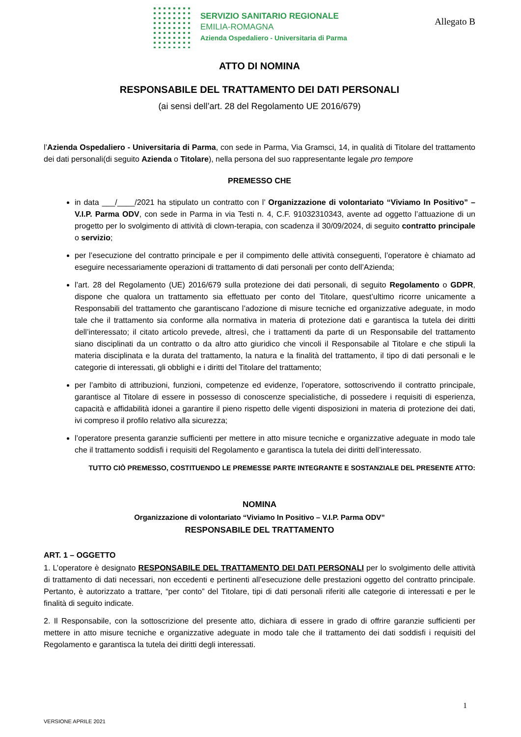SERVIZIO SANITARIO REGIONALE
EMILIA-ROMAGNA
Azienda Ospedaliero - Universitaria di Parma
Allegato B
ATTO DI NOMINA
RESPONSABILE DEL TRATTAMENTO DEI DATI PERSONALI
(ai sensi dell’art. 28 del Regolamento UE 2016/679)
l’Azienda Ospedaliero - Universitaria di Parma, con sede in Parma, Via Gramsci, 14, in qualità di Titolare del trattamento dei dati personali(di seguito Azienda o Titolare), nella persona del suo rappresentante legale pro tempore
PREMESSO CHE
in data ___/____/2021 ha stipulato un contratto con l’ Organizzazione di volontariato “Viviamo In Positivo” – V.I.P. Parma ODV, con sede in Parma in via Testi n. 4, C.F. 91032310343, avente ad oggetto l’attuazione di un progetto per lo svolgimento di attività di clown-terapia, con scadenza il 30/09/2024, di seguito contratto principale o servizio;
per l’esecuzione del contratto principale e per il compimento delle attività conseguenti, l’operatore è chiamato ad eseguire necessariamente operazioni di trattamento di dati personali per conto dell’Azienda;
l’art. 28 del Regolamento (UE) 2016/679 sulla protezione dei dati personali, di seguito Regolamento o GDPR, dispone che qualora un trattamento sia effettuato per conto del Titolare, quest’ultimo ricorre unicamente a Responsabili del trattamento che garantiscano l’adozione di misure tecniche ed organizzative adeguate, in modo tale che il trattamento sia conforme alla normativa in materia di protezione dati e garantisca la tutela dei diritti dell’interessato; il citato articolo prevede, altresì, che i trattamenti da parte di un Responsabile del trattamento siano disciplinati da un contratto o da altro atto giuridico che vincoli il Responsabile al Titolare e che stipuli la materia disciplinata e la durata del trattamento, la natura e la finalità del trattamento, il tipo di dati personali e le categorie di interessati, gli obblighi e i diritti del Titolare del trattamento;
per l’ambito di attribuzioni, funzioni, competenze ed evidenze, l’operatore, sottoscrivendo il contratto principale, garantisce al Titolare di essere in possesso di conoscenze specialistiche, di possedere i requisiti di esperienza, capacità e affidabilità idonei a garantire il pieno rispetto delle vigenti disposizioni in materia di protezione dei dati, ivi compreso il profilo relativo alla sicurezza;
l’operatore presenta garanzie sufficienti per mettere in atto misure tecniche e organizzative adeguate in modo tale che il trattamento soddisfi i requisiti del Regolamento e garantisca la tutela dei diritti dell’interessato.
TUTTO CIÒ PREMESSO, COSTITUENDO LE PREMESSE PARTE INTEGRANTE E SOSTANZIALE DEL PRESENTE ATTO:
NOMINA
Organizzazione di volontariato “Viviamo In Positivo – V.I.P. Parma ODV”
RESPONSABILE DEL TRATTAMENTO
ART. 1 – OGGETTO
1. L’operatore è designato RESPONSABILE DEL TRATTAMENTO DEI DATI PERSONALI per lo svolgimento delle attività di trattamento di dati necessari, non eccedenti e pertinenti all’esecuzione delle prestazioni oggetto del contratto principale. Pertanto, è autorizzato a trattare, “per conto” del Titolare, tipi di dati personali riferiti alle categorie di interessati e per le finalità di seguito indicate.
2. Il Responsabile, con la sottoscrizione del presente atto, dichiara di essere in grado di offrire garanzie sufficienti per mettere in atto misure tecniche e organizzative adeguate in modo tale che il trattamento dei dati soddisfi i requisiti del Regolamento e garantisca la tutela dei diritti degli interessati.
1
VERSIONE APRILE 2021